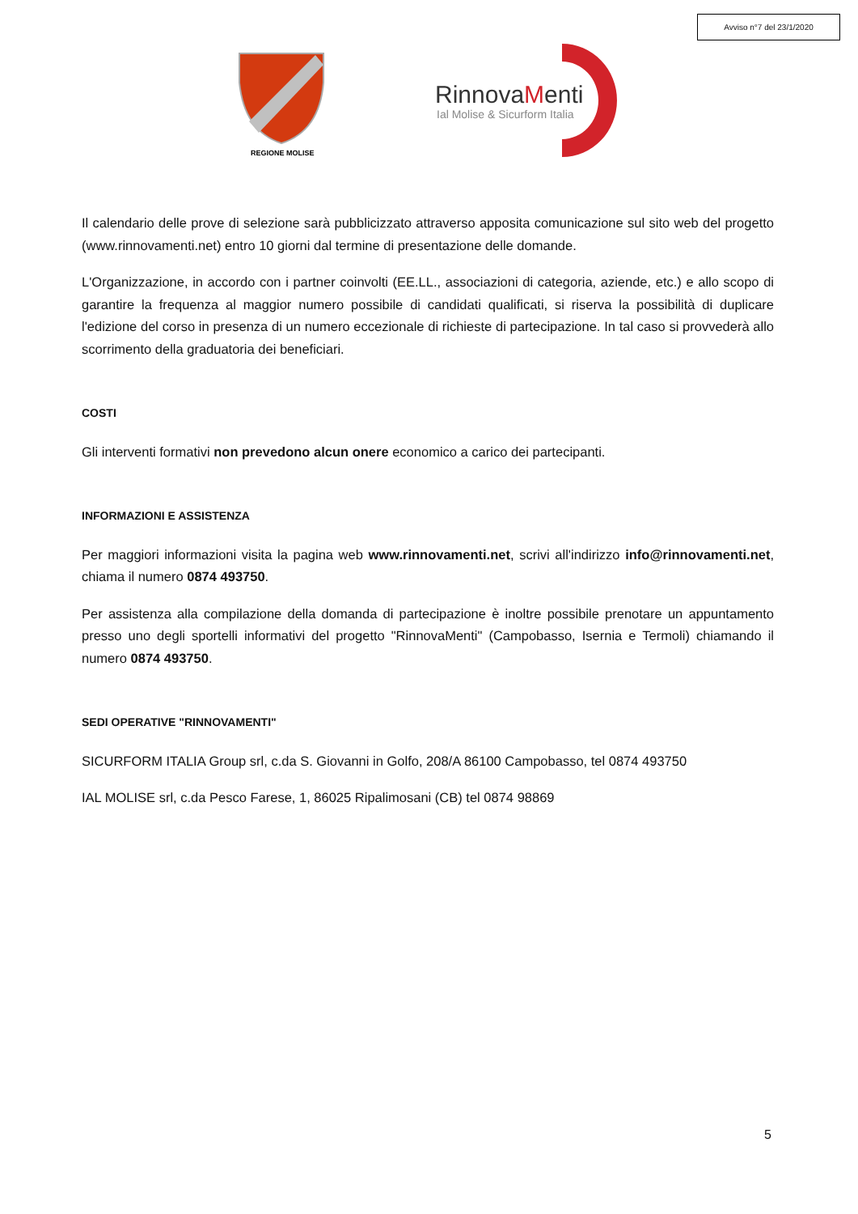Avviso n°7 del 23/1/2020
REGIONE MOLISE
RinnovaMenti
Ial Molise & Sicurform Italia
Il calendario delle prove di selezione sarà pubblicizzato attraverso apposita comunicazione sul sito web del progetto (www.rinnovamenti.net) entro 10 giorni dal termine di presentazione delle domande.
L'Organizzazione, in accordo con i partner coinvolti (EE.LL., associazioni di categoria, aziende, etc.) e allo scopo di garantire la frequenza al maggior numero possibile di candidati qualificati, si riserva la possibilità di duplicare l'edizione del corso in presenza di un numero eccezionale di richieste di partecipazione. In tal caso si provvederà allo scorrimento della graduatoria dei beneficiari.
COSTI
Gli interventi formativi non prevedono alcun onere economico a carico dei partecipanti.
INFORMAZIONI E ASSISTENZA
Per maggiori informazioni visita la pagina web www.rinnovamenti.net, scrivi all'indirizzo info@rinnovamenti.net, chiama il numero 0874 493750.
Per assistenza alla compilazione della domanda di partecipazione è inoltre possibile prenotare un appuntamento presso uno degli sportelli informativi del progetto "RinnovaMenti" (Campobasso, Isernia e Termoli) chiamando il numero 0874 493750.
SEDI OPERATIVE "RINNOVAMENTI"
SICURFORM ITALIA Group srl, c.da S. Giovanni in Golfo, 208/A 86100 Campobasso, tel 0874 493750
IAL MOLISE srl, c.da Pesco Farese, 1, 86025 Ripalimosani (CB) tel 0874 98869
5